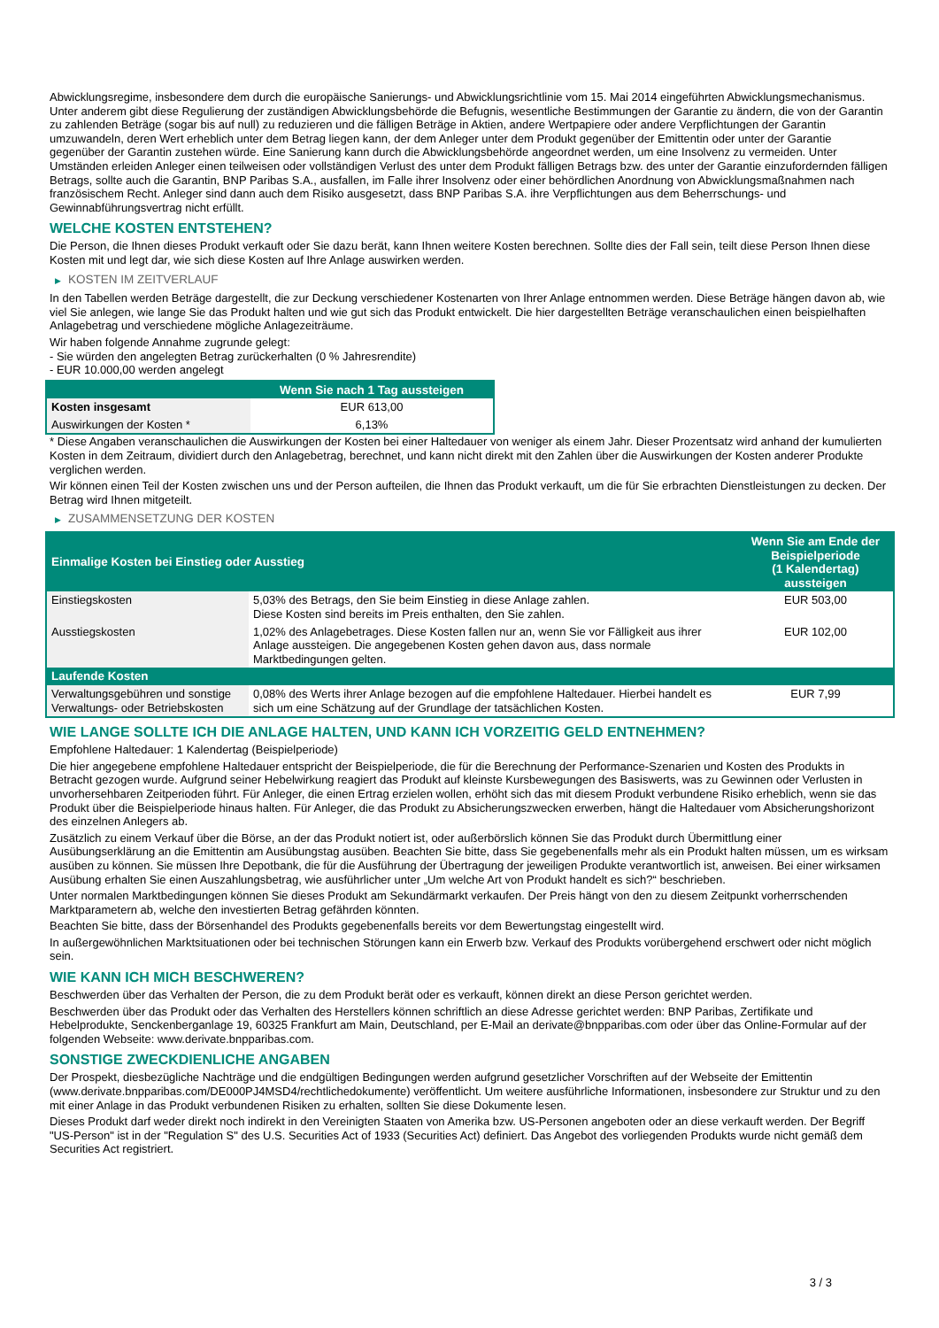Abwicklungsregime, insbesondere dem durch die europäische Sanierungs- und Abwicklungsrichtlinie vom 15. Mai 2014 eingeführten Abwicklungsmechanismus. Unter anderem gibt diese Regulierung der zuständigen Abwicklungsbehörde die Befugnis, wesentliche Bestimmungen der Garantie zu ändern, die von der Garantin zu zahlenden Beträge (sogar bis auf null) zu reduzieren und die fälligen Beträge in Aktien, andere Wertpapiere oder andere Verpflichtungen der Garantin umzuwandeln, deren Wert erheblich unter dem Betrag liegen kann, der dem Anleger unter dem Produkt gegenüber der Emittentin oder unter der Garantie gegenüber der Garantin zustehen würde. Eine Sanierung kann durch die Abwicklungsbehörde angeordnet werden, um eine Insolvenz zu vermeiden. Unter Umständen erleiden Anleger einen teilweisen oder vollständigen Verlust des unter dem Produkt fälligen Betrags bzw. des unter der Garantie einzufordernden fälligen Betrags, sollte auch die Garantin, BNP Paribas S.A., ausfallen, im Falle ihrer Insolvenz oder einer behördlichen Anordnung von Abwicklungsmaßnahmen nach französischem Recht. Anleger sind dann auch dem Risiko ausgesetzt, dass BNP Paribas S.A. ihre Verpflichtungen aus dem Beherrschungs- und Gewinnabführungsvertrag nicht erfüllt.
WELCHE KOSTEN ENTSTEHEN?
Die Person, die Ihnen dieses Produkt verkauft oder Sie dazu berät, kann Ihnen weitere Kosten berechnen. Sollte dies der Fall sein, teilt diese Person Ihnen diese Kosten mit und legt dar, wie sich diese Kosten auf Ihre Anlage auswirken werden.
▶ KOSTEN IM ZEITVERLAUF
In den Tabellen werden Beträge dargestellt, die zur Deckung verschiedener Kostenarten von Ihrer Anlage entnommen werden. Diese Beträge hängen davon ab, wie viel Sie anlegen, wie lange Sie das Produkt halten und wie gut sich das Produkt entwickelt. Die hier dargestellten Beträge veranschaulichen einen beispielhaften Anlagebetrag und verschiedene mögliche Anlagezeiträume.
Wir haben folgende Annahme zugrunde gelegt:
- Sie würden den angelegten Betrag zurückerhalten (0 % Jahresrendite)
- EUR 10.000,00 werden angelegt
| | Wenn Sie nach 1 Tag aussteigen |
| --- | --- |
| Kosten insgesamt | EUR 613,00 |
| Auswirkungen der Kosten * | 6,13% |
* Diese Angaben veranschaulichen die Auswirkungen der Kosten bei einer Haltedauer von weniger als einem Jahr. Dieser Prozentsatz wird anhand der kumulierten Kosten in dem Zeitraum, dividiert durch den Anlagebetrag, berechnet, und kann nicht direkt mit den Zahlen über die Auswirkungen der Kosten anderer Produkte verglichen werden.
Wir können einen Teil der Kosten zwischen uns und der Person aufteilen, die Ihnen das Produkt verkauft, um die für Sie erbrachten Dienstleistungen zu decken. Der Betrag wird Ihnen mitgeteilt.
▶ ZUSAMMENSETZUNG DER KOSTEN
| Einmalige Kosten bei Einstieg oder Ausstieg | | Wenn Sie am Ende der Beispielperiode (1 Kalendertag) aussteigen |
| --- | --- | --- |
| Einstiegskosten | 5,03% des Betrags, den Sie beim Einstieg in diese Anlage zahlen. Diese Kosten sind bereits im Preis enthalten, den Sie zahlen. | EUR 503,00 |
| Ausstiegskosten | 1,02% des Anlagebetrages. Diese Kosten fallen nur an, wenn Sie vor Fälligkeit aus ihrer Anlage aussteigen. Die angegebenen Kosten gehen davon aus, dass normale Marktbedingungen gelten. | EUR 102,00 |
| Laufende Kosten | | |
| Verwaltungsgebühren und sonstige Verwaltungs- oder Betriebskosten | 0,08% des Werts ihrer Anlage bezogen auf die empfohlene Haltedauer. Hierbei handelt es sich um eine Schätzung auf der Grundlage der tatsächlichen Kosten. | EUR 7,99 |
WIE LANGE SOLLTE ICH DIE ANLAGE HALTEN, UND KANN ICH VORZEITIG GELD ENTNEHMEN?
Empfohlene Haltedauer: 1 Kalendertag (Beispielperiode)
Die hier angegebene empfohlene Haltedauer entspricht der Beispielperiode, die für die Berechnung der Performance-Szenarien und Kosten des Produkts in Betracht gezogen wurde. Aufgrund seiner Hebelwirkung reagiert das Produkt auf kleinste Kursbewegungen des Basiswerts, was zu Gewinnen oder Verlusten in unvorhersehbaren Zeitperioden führt. Für Anleger, die einen Ertrag erzielen wollen, erhöht sich das mit diesem Produkt verbundene Risiko erheblich, wenn sie das Produkt über die Beispielperiode hinaus halten. Für Anleger, die das Produkt zu Absicherungszwecken erwerben, hängt die Haltedauer vom Absicherungshorizont des einzelnen Anlegers ab.
Zusätzlich zu einem Verkauf über die Börse, an der das Produkt notiert ist, oder außerbörslich können Sie das Produkt durch Übermittlung einer Ausübungserklärung an die Emittentin am Ausübungstag ausüben. Beachten Sie bitte, dass Sie gegebenenfalls mehr als ein Produkt halten müssen, um es wirksam ausüben zu können. Sie müssen Ihre Depotbank, die für die Ausführung der Übertragung der jeweiligen Produkte verantwortlich ist, anweisen. Bei einer wirksamen Ausübung erhalten Sie einen Auszahlungsbetrag, wie ausführlicher unter „Um welche Art von Produkt handelt es sich?“ beschrieben.
Unter normalen Marktbedingungen können Sie dieses Produkt am Sekundärmarkt verkaufen. Der Preis hängt von den zu diesem Zeitpunkt vorherrschenden Marktparametern ab, welche den investierten Betrag gefährden könnten.
Beachten Sie bitte, dass der Börsenhandel des Produkts gegebenenfalls bereits vor dem Bewertungstag eingestellt wird.
In außergewöhnlichen Marktsituationen oder bei technischen Störungen kann ein Erwerb bzw. Verkauf des Produkts vorübergehend erschwert oder nicht möglich sein.
WIE KANN ICH MICH BESCHWEREN?
Beschwerden über das Verhalten der Person, die zu dem Produkt berät oder es verkauft, können direkt an diese Person gerichtet werden.
Beschwerden über das Produkt oder das Verhalten des Herstellers können schriftlich an diese Adresse gerichtet werden: BNP Paribas, Zertifikate und Hebelprodukte, Senckenberganlage 19, 60325 Frankfurt am Main, Deutschland, per E-Mail an derivate@bnpparibas.com oder über das Online-Formular auf der folgenden Webseite: www.derivate.bnpparibas.com.
SONSTIGE ZWECKDIENLICHE ANGABEN
Der Prospekt, diesbezügliche Nachträge und die endgültigen Bedingungen werden aufgrund gesetzlicher Vorschriften auf der Webseite der Emittentin (www.derivate.bnpparibas.com/DE000PJ4MSD4/rechtlichedokumente) veröffentlicht. Um weitere ausführliche Informationen, insbesondere zur Struktur und zu den mit einer Anlage in das Produkt verbundenen Risiken zu erhalten, sollten Sie diese Dokumente lesen.
Dieses Produkt darf weder direkt noch indirekt in den Vereinigten Staaten von Amerika bzw. US-Personen angeboten oder an diese verkauft werden. Der Begriff "US-Person" ist in der "Regulation S" des U.S. Securities Act of 1933 (Securities Act) definiert. Das Angebot des vorliegenden Produkts wurde nicht gemäß dem Securities Act registriert.
3 / 3